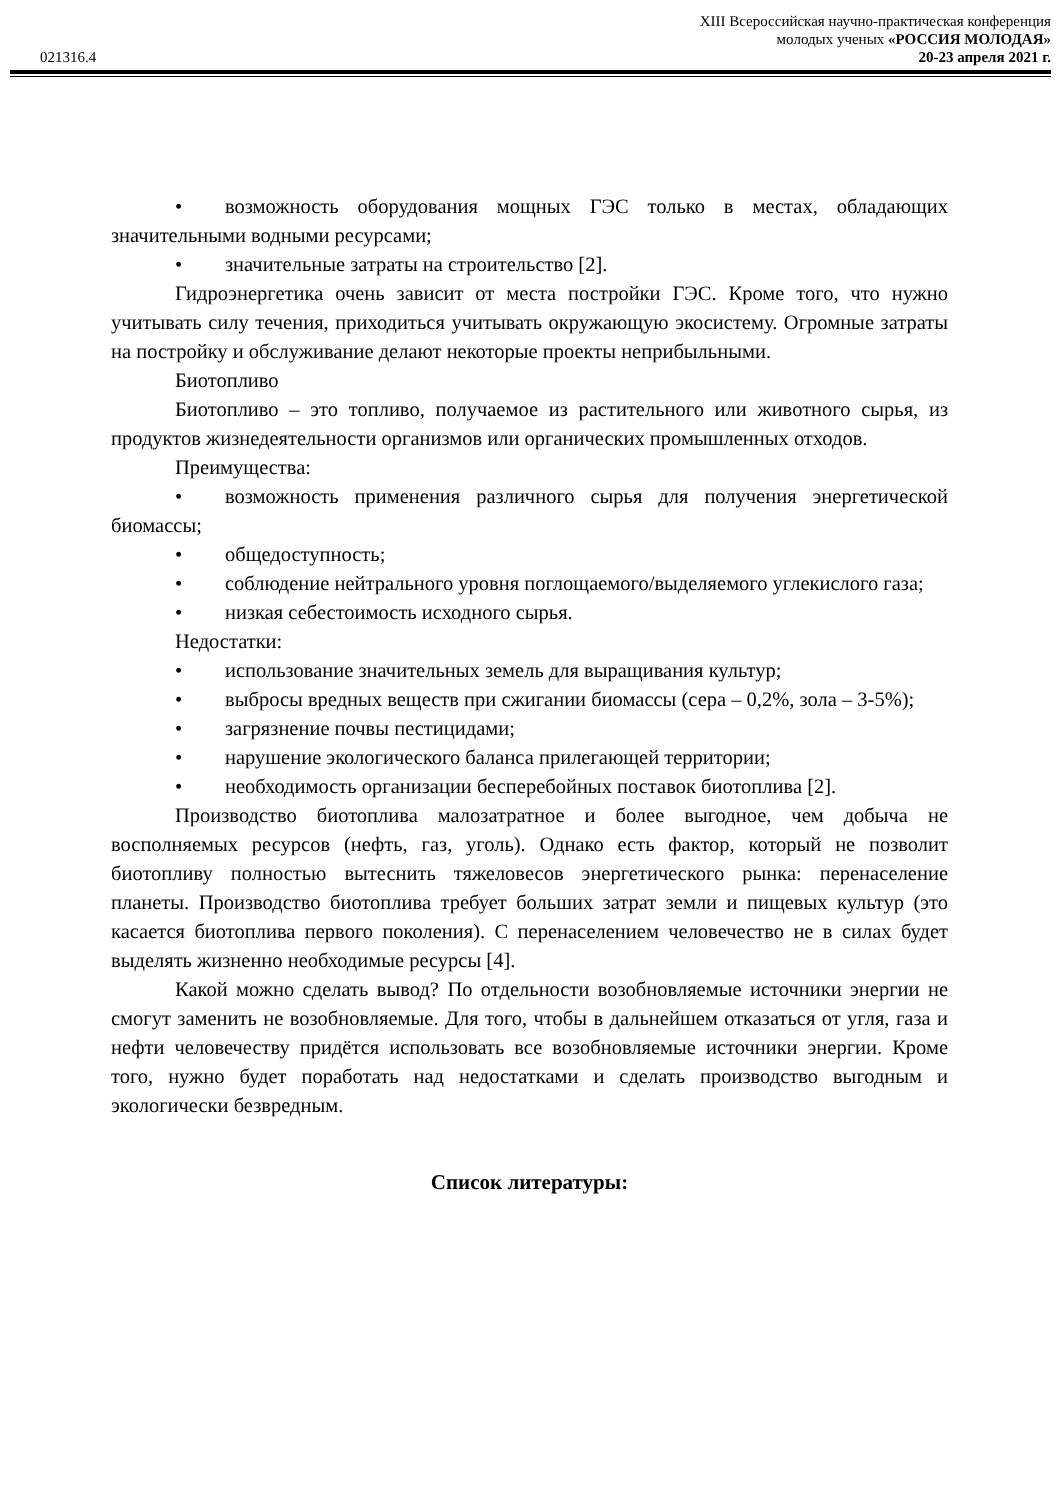XIII Всероссийская научно-практическая конференция
молодых ученых «РОССИЯ МОЛОДАЯ»
021316.4 20-23 апреля 2021 г.
• возможность оборудования мощных ГЭС только в местах, обладающих значительными водными ресурсами;
• значительные затраты на строительство [2].
Гидроэнергетика очень зависит от места постройки ГЭС. Кроме того, что нужно учитывать силу течения, приходиться учитывать окружающую экосистему. Огромные затраты на постройку и обслуживание делают некоторые проекты неприбыльными.
Биотопливо
Биотопливо – это топливо, получаемое из растительного или животного сырья, из продуктов жизнедеятельности организмов или органических промышленных отходов.
Преимущества:
• возможность применения различного сырья для получения энергетической биомассы;
• общедоступность;
• соблюдение нейтрального уровня поглощаемого/выделяемого углекислого газа;
• низкая себестоимость исходного сырья.
Недостатки:
• использование значительных земель для выращивания культур;
• выбросы вредных веществ при сжигании биомассы (сера – 0,2%, зола – 3-5%);
• загрязнение почвы пестицидами;
• нарушение экологического баланса прилегающей территории;
• необходимость организации бесперебойных поставок биотоплива [2].
Производство биотоплива малозатратное и более выгодное, чем добыча не восполняемых ресурсов (нефть, газ, уголь). Однако есть фактор, который не позволит биотопливу полностью вытеснить тяжеловесов энергетического рынка: перенаселение планеты. Производство биотоплива требует больших затрат земли и пищевых культур (это касается биотоплива первого поколения). С перенаселением человечество не в силах будет выделять жизненно необходимые ресурсы [4].
Какой можно сделать вывод? По отдельности возобновляемые источники энергии не смогут заменить не возобновляемые. Для того, чтобы в дальнейшем отказаться от угля, газа и нефти человечеству придётся использовать все возобновляемые источники энергии. Кроме того, нужно будет поработать над недостатками и сделать производство выгодным и экологически безвредным.
Список литературы: